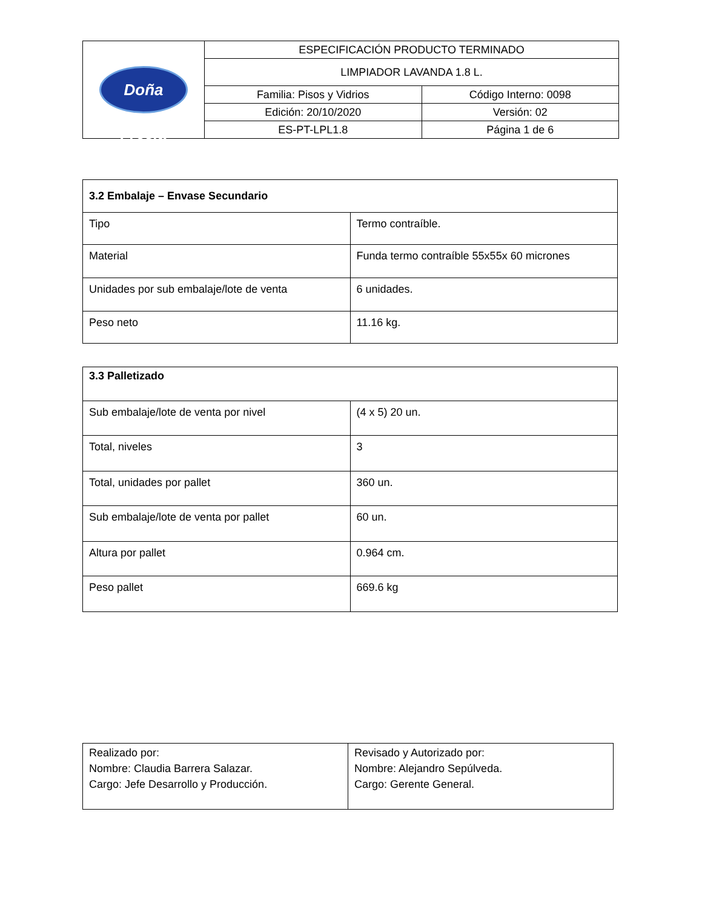| Doña Fresia | ESPECIFICACIÓN PRODUCTO TERMINADO | |
| | LIMPIADOR LAVANDA 1.8 L. | |
| | Familia: Pisos y Vidrios | Código Interno: 0098 |
| | Edición: 20/10/2020 | Versión: 02 |
| | ES-PT-LPL1.8 | Página 1 de 6 |
| 3.2 Embalaje – Envase Secundario | |
| --- | --- |
| Tipo | Termo contraíble. |
| Material | Funda termo contraíble 55x55x 60 micrones |
| Unidades por sub embalaje/lote de venta | 6 unidades. |
| Peso neto | 11.16 kg. |
| 3.3 Palletizado | |
| --- | --- |
| Sub embalaje/lote de venta por nivel | (4 x 5) 20 un. |
| Total, niveles | 3 |
| Total, unidades por pallet | 360 un. |
| Sub embalaje/lote de venta por pallet | 60 un. |
| Altura por pallet | 0.964 cm. |
| Peso pallet | 669.6 kg |
| Realizado por: Nombre: Claudia Barrera Salazar. Cargo: Jefe Desarrollo y Producción. | Revisado y Autorizado por: Nombre: Alejandro Sepúlveda. Cargo: Gerente General. |